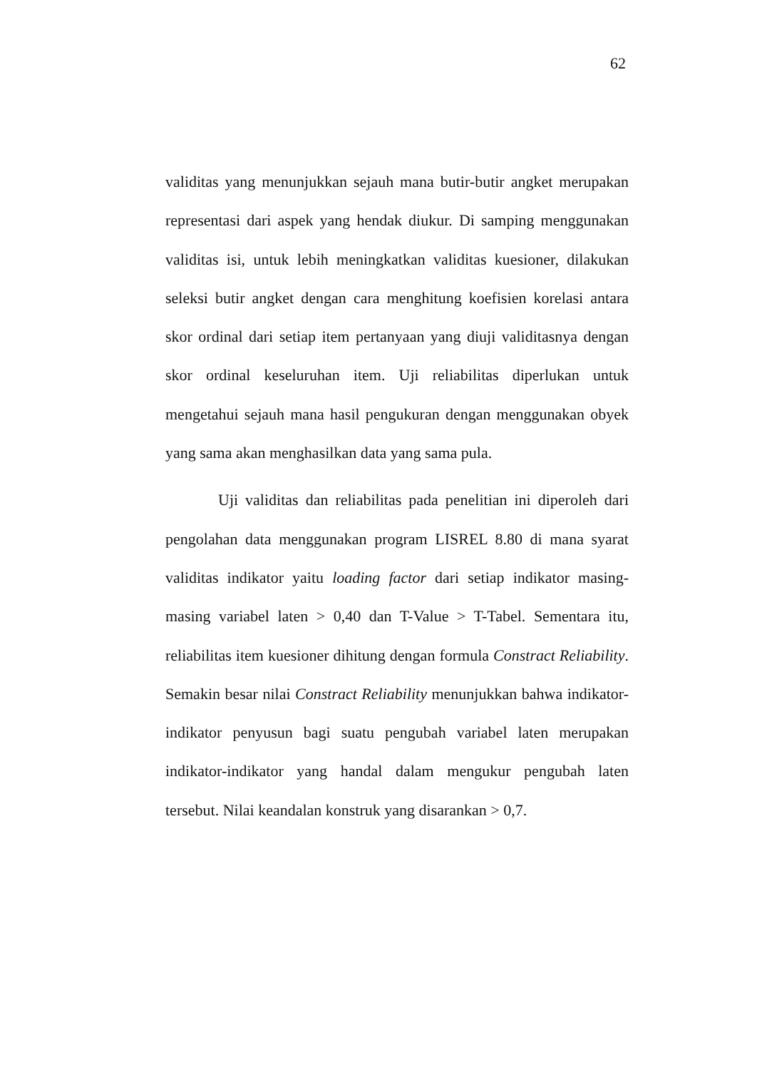62
validitas yang menunjukkan sejauh mana butir-butir angket merupakan representasi dari aspek yang hendak diukur. Di samping menggunakan validitas isi, untuk lebih meningkatkan validitas kuesioner, dilakukan seleksi butir angket dengan cara menghitung koefisien korelasi antara skor ordinal dari setiap item pertanyaan yang diuji validitasnya dengan skor ordinal keseluruhan item. Uji reliabilitas diperlukan untuk mengetahui sejauh mana hasil pengukuran dengan menggunakan obyek yang sama akan menghasilkan data yang sama pula.
Uji validitas dan reliabilitas pada penelitian ini diperoleh dari pengolahan data menggunakan program LISREL 8.80 di mana syarat validitas indikator yaitu loading factor dari setiap indikator masing-masing variabel laten > 0,40 dan T-Value > T-Tabel. Sementara itu, reliabilitas item kuesioner dihitung dengan formula Constract Reliability. Semakin besar nilai Constract Reliability menunjukkan bahwa indikator-indikator penyusun bagi suatu pengubah variabel laten merupakan indikator-indikator yang handal dalam mengukur pengubah laten tersebut. Nilai keandalan konstruk yang disarankan > 0,7.